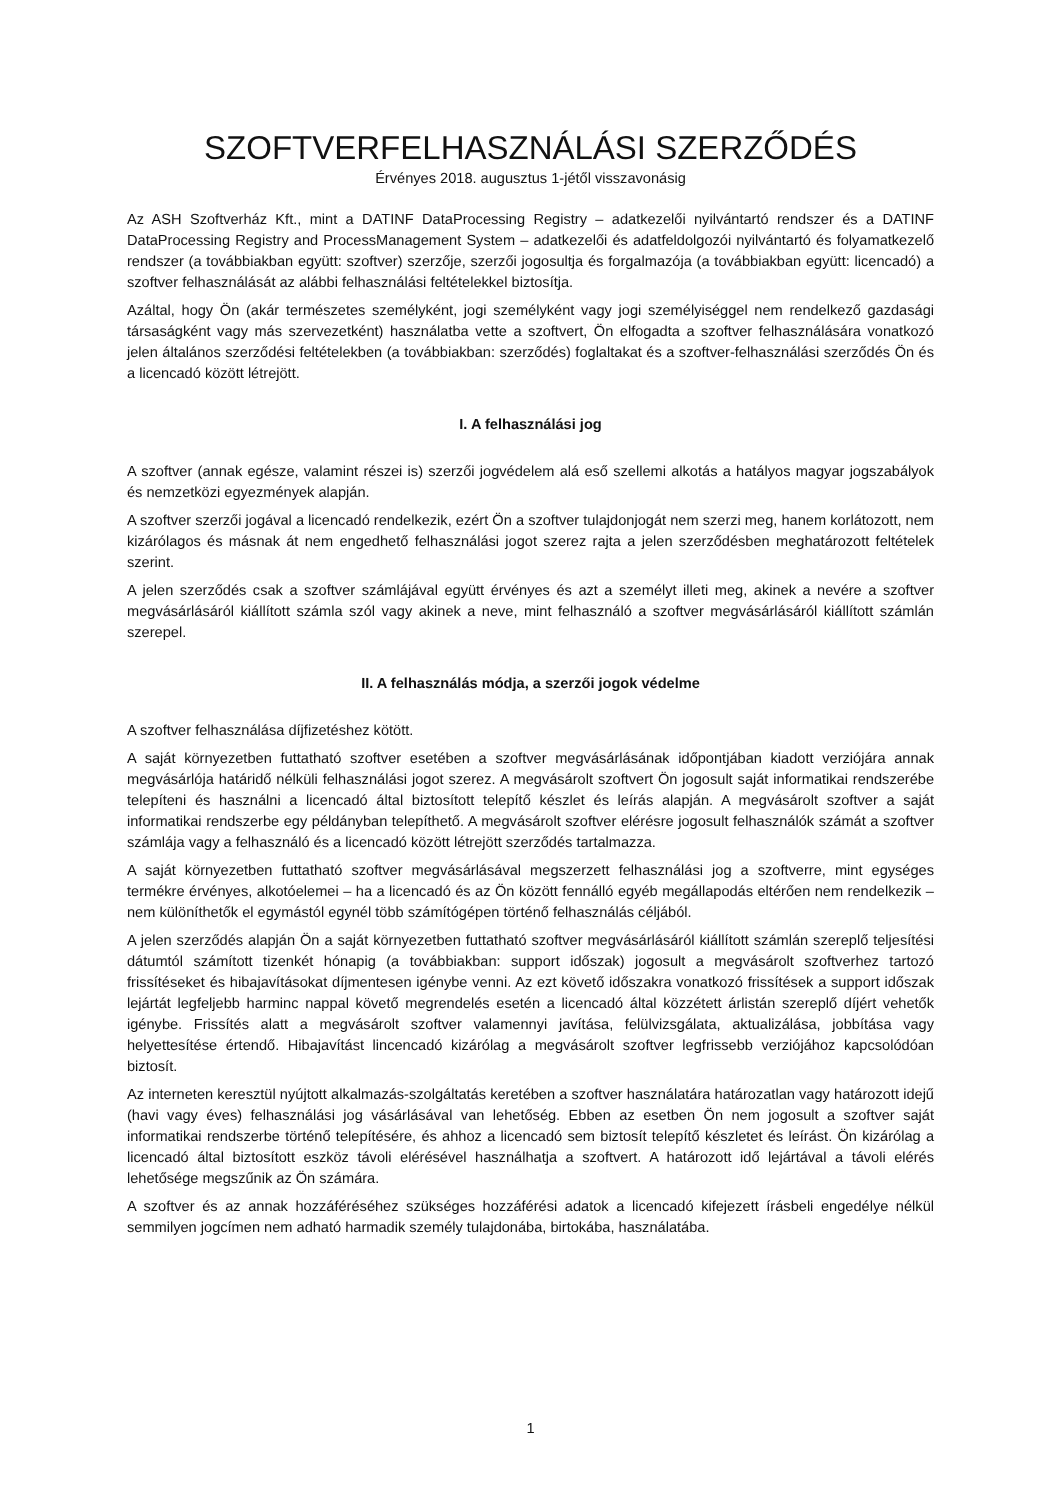SZOFTVERFELHASZNÁLÁSI SZERZŐDÉS
Érvényes 2018. augusztus 1-jétől visszavonásig
Az ASH Szoftverház Kft., mint a DATINF DataProcessing Registry – adatkezelői nyilvántartó rendszer és a DATINF DataProcessing Registry and ProcessManagement System – adatkezelői és adatfeldolgozói nyilvántartó és folyamatkezelő rendszer (a továbbiakban együtt: szoftver) szerzője, szerzői jogosultja és forgalmazója (a továbbiakban együtt: licencadó) a szoftver felhasználását az alábbi felhasználási feltételekkel biztosítja.
Azáltal, hogy Ön (akár természetes személyként, jogi személyként vagy jogi személyiséggel nem rendelkező gazdasági társaságként vagy más szervezetként) használatba vette a szoftvert, Ön elfogadta a szoftver felhasználására vonatkozó jelen általános szerződési feltételekben (a továbbiakban: szerződés) foglaltakat és a szoftver-felhasználási szerződés Ön és a licencadó között létrejött.
I. A felhasználási jog
A szoftver (annak egésze, valamint részei is) szerzői jogvédelem alá eső szellemi alkotás a hatályos magyar jogszabályok és nemzetközi egyezmények alapján.
A szoftver szerzői jogával a licencadó rendelkezik, ezért Ön a szoftver tulajdonjogát nem szerzi meg, hanem korlátozott, nem kizárólagos és másnak át nem engedhető felhasználási jogot szerez rajta a jelen szerződésben meghatározott feltételek szerint.
A jelen szerződés csak a szoftver számlájával együtt érvényes és azt a személyt illeti meg, akinek a nevére a szoftver megvásárlásáról kiállított számla szól vagy akinek a neve, mint felhasználó a szoftver megvásárlásáról kiállított számlán szerepel.
II. A felhasználás módja, a szerzői jogok védelme
A szoftver felhasználása díjfizetéshez kötött.
A saját környezetben futtatható szoftver esetében a szoftver megvásárlásának időpontjában kiadott verziójára annak megvásárlója határidő nélküli felhasználási jogot szerez. A megvásárolt szoftvert Ön jogosult saját informatikai rendszerébe telepíteni és használni a licencadó által biztosított telepítő készlet és leírás alapján. A megvásárolt szoftver a saját informatikai rendszerbe egy példányban telepíthető. A megvásárolt szoftver elérésre jogosult felhasználók számát a szoftver számlája vagy a felhasználó és a licencadó között létrejött szerződés tartalmazza.
A saját környezetben futtatható szoftver megvásárlásával megszerzett felhasználási jog a szoftverre, mint egységes termékre érvényes, alkotóelemei – ha a licencadó és az Ön között fennálló egyéb megállapodás eltérően nem rendelkezik – nem különíthetők el egymástól egynél több számítógépen történő felhasználás céljából.
A jelen szerződés alapján Ön a saját környezetben futtatható szoftver megvásárlásáról kiállított számlán szereplő teljesítési dátumtól számított tizenkét hónapig (a továbbiakban: support időszak) jogosult a megvásárolt szoftverhez tartozó frissítéseket és hibajavításokat díjmentesen igénybe venni. Az ezt követő időszakra vonatkozó frissítések a support időszak lejártát legfeljebb harminc nappal követő megrendelés esetén a licencadó által közzétett árlistán szereplő díjért vehetők igénybe. Frissítés alatt a megvásárolt szoftver valamennyi javítása, felülvizsgálata, aktualizálása, jobbítása vagy helyettesítése értendő. Hibajavítást lincencadó kizárólag a megvásárolt szoftver legfrissebb verziójához kapcsolódóan biztosít.
Az interneten keresztül nyújtott alkalmazás-szolgáltatás keretében a szoftver használatára határozatlan vagy határozott idejű (havi vagy éves) felhasználási jog vásárlásával van lehetőség. Ebben az esetben Ön nem jogosult a szoftver saját informatikai rendszerbe történő telepítésére, és ahhoz a licencadó sem biztosít telepítő készletet és leírást. Ön kizárólag a licencadó által biztosított eszköz távoli elérésével használhatja a szoftvert. A határozott idő lejártával a távoli elérés lehetősége megszűnik az Ön számára.
A szoftver és az annak hozzáféréséhez szükséges hozzáférési adatok a licencadó kifejezett írásbeli engedélye nélkül semmilyen jogcímen nem adható harmadik személy tulajdonába, birtokába, használatába.
1